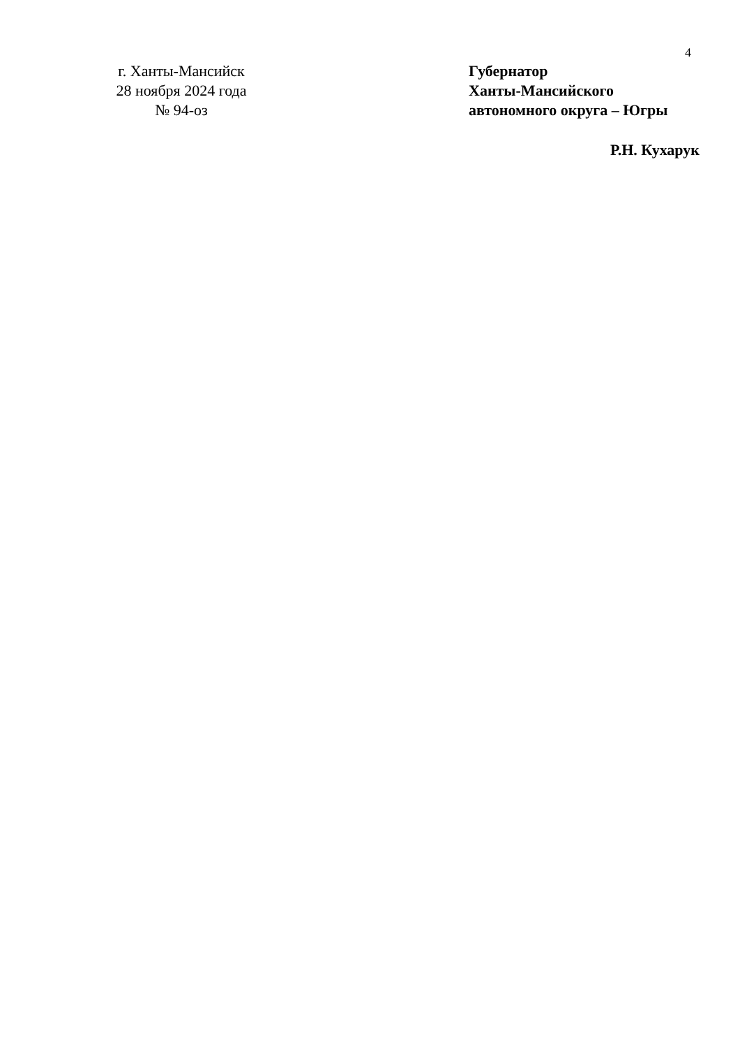4
г. Ханты-Мансийск
28 ноября 2024 года
№ 94-оз
Губернатор
Ханты-Мансийского
автономного округа – Югры
Р.Н. Кухарук